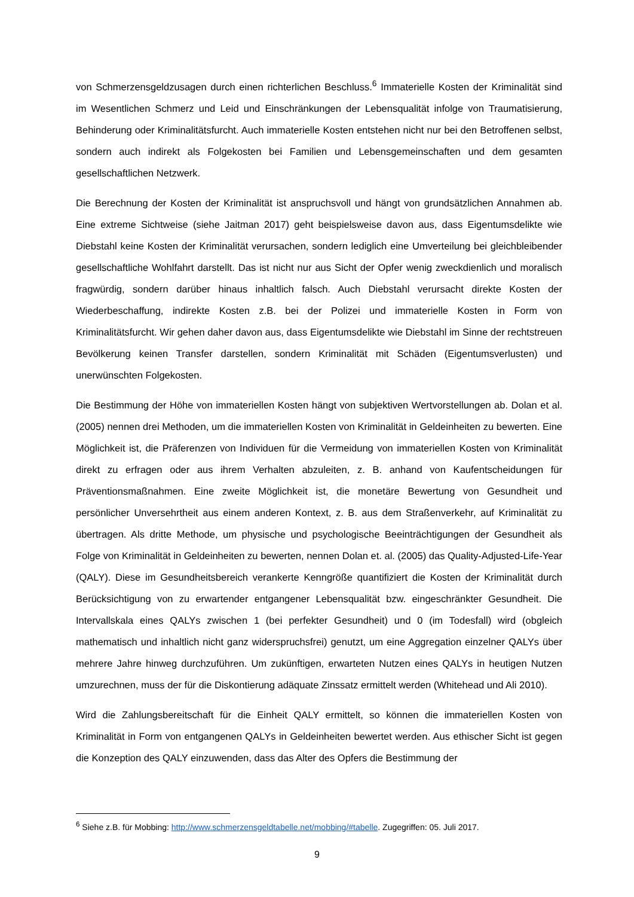von Schmerzensgeldzusagen durch einen richterlichen Beschluss.<sup>6</sup> Immaterielle Kosten der Kriminalität sind im Wesentlichen Schmerz und Leid und Einschränkungen der Lebensqualität infolge von Traumatisierung, Behinderung oder Kriminalitätsfurcht. Auch immaterielle Kosten entstehen nicht nur bei den Betroffenen selbst, sondern auch indirekt als Folgekosten bei Familien und Lebensgemeinschaften und dem gesamten gesellschaftlichen Netzwerk.
Die Berechnung der Kosten der Kriminalität ist anspruchsvoll und hängt von grundsätzlichen Annahmen ab. Eine extreme Sichtweise (siehe Jaitman 2017) geht beispielsweise davon aus, dass Eigentumsdelikte wie Diebstahl keine Kosten der Kriminalität verursachen, sondern lediglich eine Umverteilung bei gleichbleibender gesellschaftliche Wohlfahrt darstellt. Das ist nicht nur aus Sicht der Opfer wenig zweckdienlich und moralisch fragwürdig, sondern darüber hinaus inhaltlich falsch. Auch Diebstahl verursacht direkte Kosten der Wiederbeschaffung, indirekte Kosten z.B. bei der Polizei und immaterielle Kosten in Form von Kriminalitätsfurcht. Wir gehen daher davon aus, dass Eigentumsdelikte wie Diebstahl im Sinne der rechtstreuen Bevölkerung keinen Transfer darstellen, sondern Kriminalität mit Schäden (Eigentumsverlusten) und unerwünschten Folgekosten.
Die Bestimmung der Höhe von immateriellen Kosten hängt von subjektiven Wertvorstellungen ab. Dolan et al. (2005) nennen drei Methoden, um die immateriellen Kosten von Kriminalität in Geldeinheiten zu bewerten. Eine Möglichkeit ist, die Präferenzen von Individuen für die Vermeidung von immateriellen Kosten von Kriminalität direkt zu erfragen oder aus ihrem Verhalten abzuleiten, z. B. anhand von Kaufentscheidungen für Präventionsmaßnahmen. Eine zweite Möglichkeit ist, die monetäre Bewertung von Gesundheit und persönlicher Unversehrtheit aus einem anderen Kontext, z. B. aus dem Straßenverkehr, auf Kriminalität zu übertragen. Als dritte Methode, um physische und psychologische Beeinträchtigungen der Gesundheit als Folge von Kriminalität in Geldeinheiten zu bewerten, nennen Dolan et. al. (2005) das Quality-Adjusted-Life-Year (QALY). Diese im Gesundheitsbereich verankerte Kenngröße quantifiziert die Kosten der Kriminalität durch Berücksichtigung von zu erwartender entgangener Lebensqualität bzw. eingeschränkter Gesundheit. Die Intervallskala eines QALYs zwischen 1 (bei perfekter Gesundheit) und 0 (im Todesfall) wird (obgleich mathematisch und inhaltlich nicht ganz widerspruchsfrei) genutzt, um eine Aggregation einzelner QALYs über mehrere Jahre hinweg durchzuführen. Um zukünftigen, erwarteten Nutzen eines QALYs in heutigen Nutzen umzurechnen, muss der für die Diskontierung adäquate Zinssatz ermittelt werden (Whitehead und Ali 2010).
Wird die Zahlungsbereitschaft für die Einheit QALY ermittelt, so können die immateriellen Kosten von Kriminalität in Form von entgangenen QALYs in Geldeinheiten bewertet werden. Aus ethischer Sicht ist gegen die Konzeption des QALY einzuwenden, dass das Alter des Opfers die Bestimmung der
<sup>6</sup> Siehe z.B. für Mobbing: http://www.schmerzensgeldtabelle.net/mobbing/#tabelle. Zugegriffen: 05. Juli 2017.
9